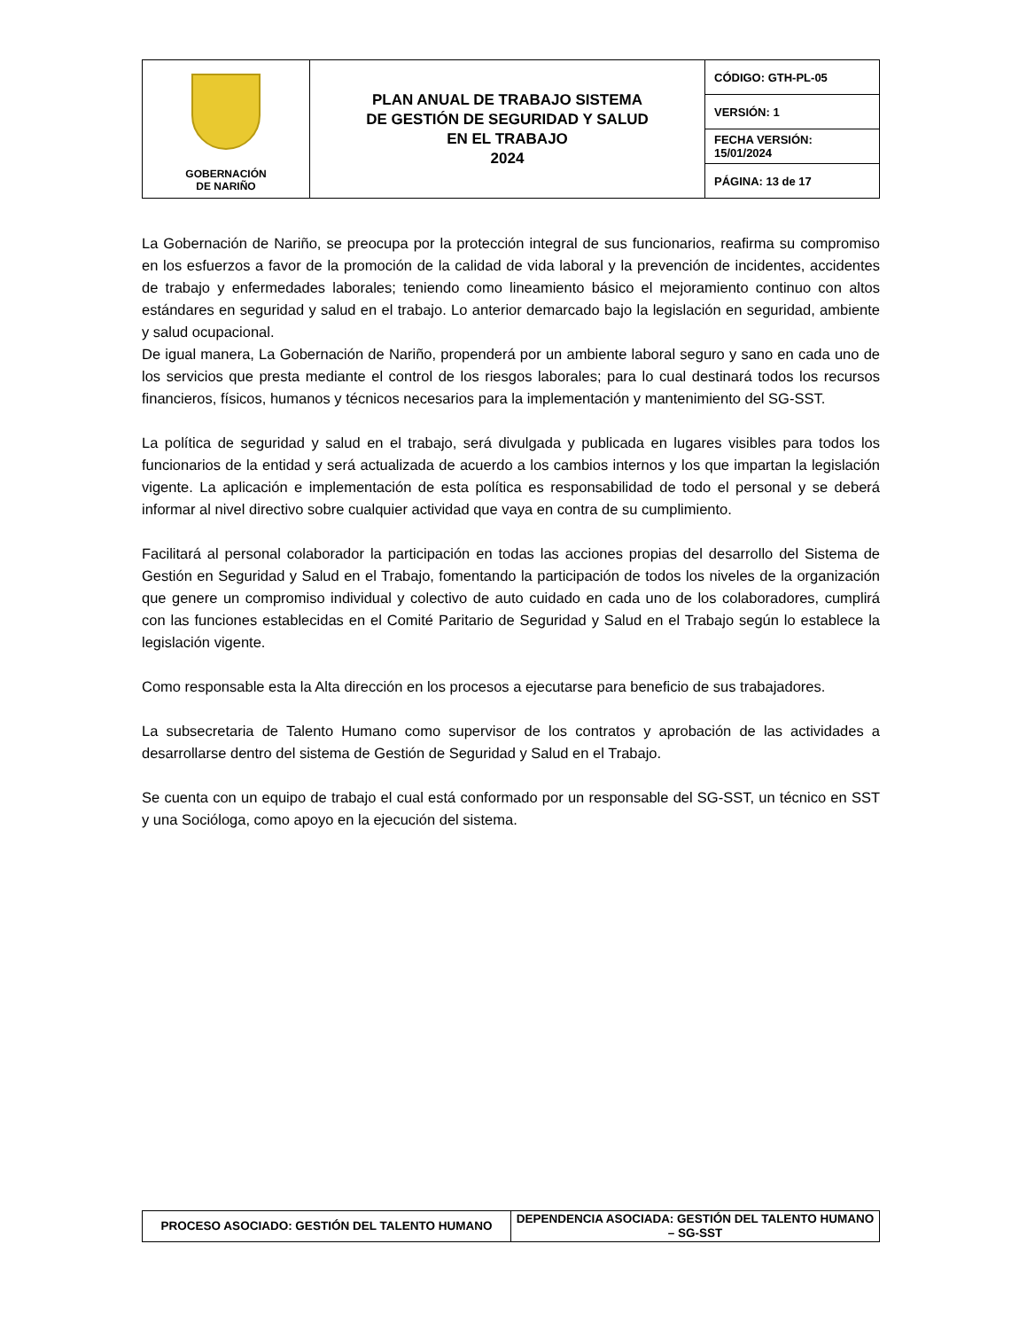| GOBERNACIÓN DE NARIÑO | PLAN ANUAL DE TRABAJO SISTEMA DE GESTIÓN DE SEGURIDAD Y SALUD EN EL TRABAJO 2024 | CÓDIGO: GTH-PL-05 |
| | | VERSIÓN: 1 |
| | | FECHA VERSIÓN: 15/01/2024 |
| | | PÁGINA: 13 de 17 |
La Gobernación de Nariño, se preocupa por la protección integral de sus funcionarios, reafirma su compromiso en los esfuerzos a favor de la promoción de la calidad de vida laboral y la prevención de incidentes, accidentes de trabajo y enfermedades laborales; teniendo como lineamiento básico el mejoramiento continuo con altos estándares en seguridad y salud en el trabajo. Lo anterior demarcado bajo la legislación en seguridad, ambiente y salud ocupacional.
De igual manera, La Gobernación de Nariño, propenderá por un ambiente laboral seguro y sano en cada uno de los servicios que presta mediante el control de los riesgos laborales; para lo cual destinará todos los recursos financieros, físicos, humanos y técnicos necesarios para la implementación y mantenimiento del SG-SST.
La política de seguridad y salud en el trabajo, será divulgada y publicada en lugares visibles para todos los funcionarios de la entidad y será actualizada de acuerdo a los cambios internos y los que impartan la legislación vigente. La aplicación e implementación de esta política es responsabilidad de todo el personal y se deberá informar al nivel directivo sobre cualquier actividad que vaya en contra de su cumplimiento.
Facilitará al personal colaborador la participación en todas las acciones propias del desarrollo del Sistema de Gestión en Seguridad y Salud en el Trabajo, fomentando la participación de todos los niveles de la organización que genere un compromiso individual y colectivo de auto cuidado en cada uno de los colaboradores, cumplirá con las funciones establecidas en el Comité Paritario de Seguridad y Salud en el Trabajo según lo establece la legislación vigente.
Como responsable esta la Alta dirección en los procesos a ejecutarse para beneficio de sus trabajadores.
La subsecretaria de Talento Humano como supervisor de los contratos y aprobación de las actividades a desarrollarse dentro del sistema de Gestión de Seguridad y Salud en el Trabajo.
Se cuenta con un equipo de trabajo el cual está conformado por un responsable del SG-SST, un técnico en SST y una Socióloga, como apoyo en la ejecución del sistema.
| PROCESO ASOCIADO: GESTIÓN DEL TALENTO HUMANO | DEPENDENCIA ASOCIADA: GESTIÓN DEL TALENTO HUMANO – SG-SST |